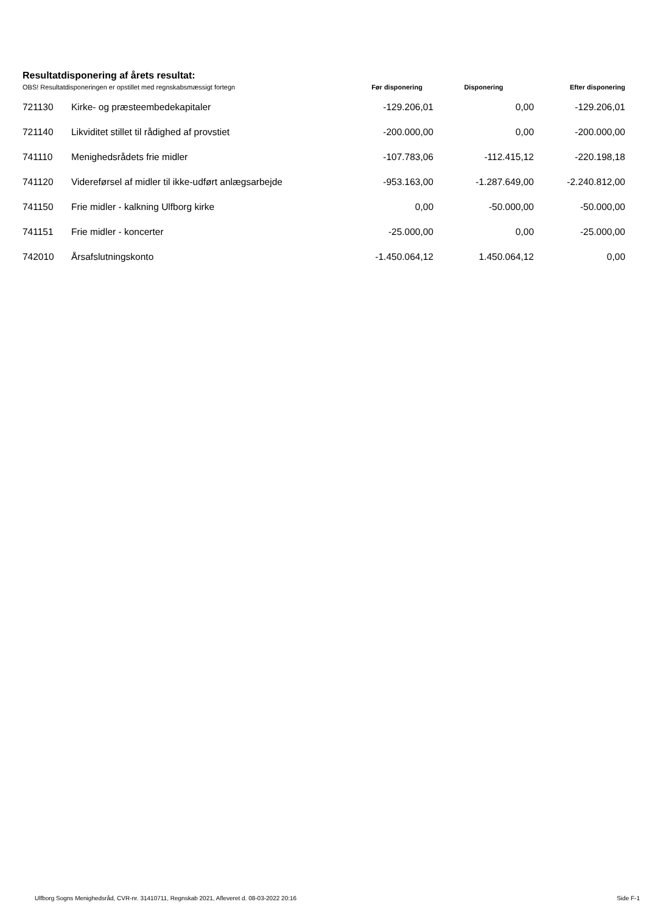Resultatdisponering af årets resultat:
| OBS! Resultatdisponeringen er opstillet med regnskabsmæssigt fortegn | | Før disponering | Disponering | Efter disponering |
| --- | --- | --- | --- | --- |
| 721130 | Kirke- og præsteembedekapitaler | -129.206,01 | 0,00 | -129.206,01 |
| 721140 | Likviditet stillet til rådighed af provstiet | -200.000,00 | 0,00 | -200.000,00 |
| 741110 | Menighedsrådets frie midler | -107.783,06 | -112.415,12 | -220.198,18 |
| 741120 | Videreførsel af midler til ikke-udført anlægsarbejde | -953.163,00 | -1.287.649,00 | -2.240.812,00 |
| 741150 | Frie midler - kalkning Ulfborg kirke | 0,00 | -50.000,00 | -50.000,00 |
| 741151 | Frie midler - koncerter | -25.000,00 | 0,00 | -25.000,00 |
| 742010 | Årsafslutningskonto | -1.450.064,12 | 1.450.064,12 | 0,00 |
Ulfborg Sogns Menighedsråd, CVR-nr. 31410711, Regnskab 2021, Afleveret d. 08-03-2022 20:16 Side F-1